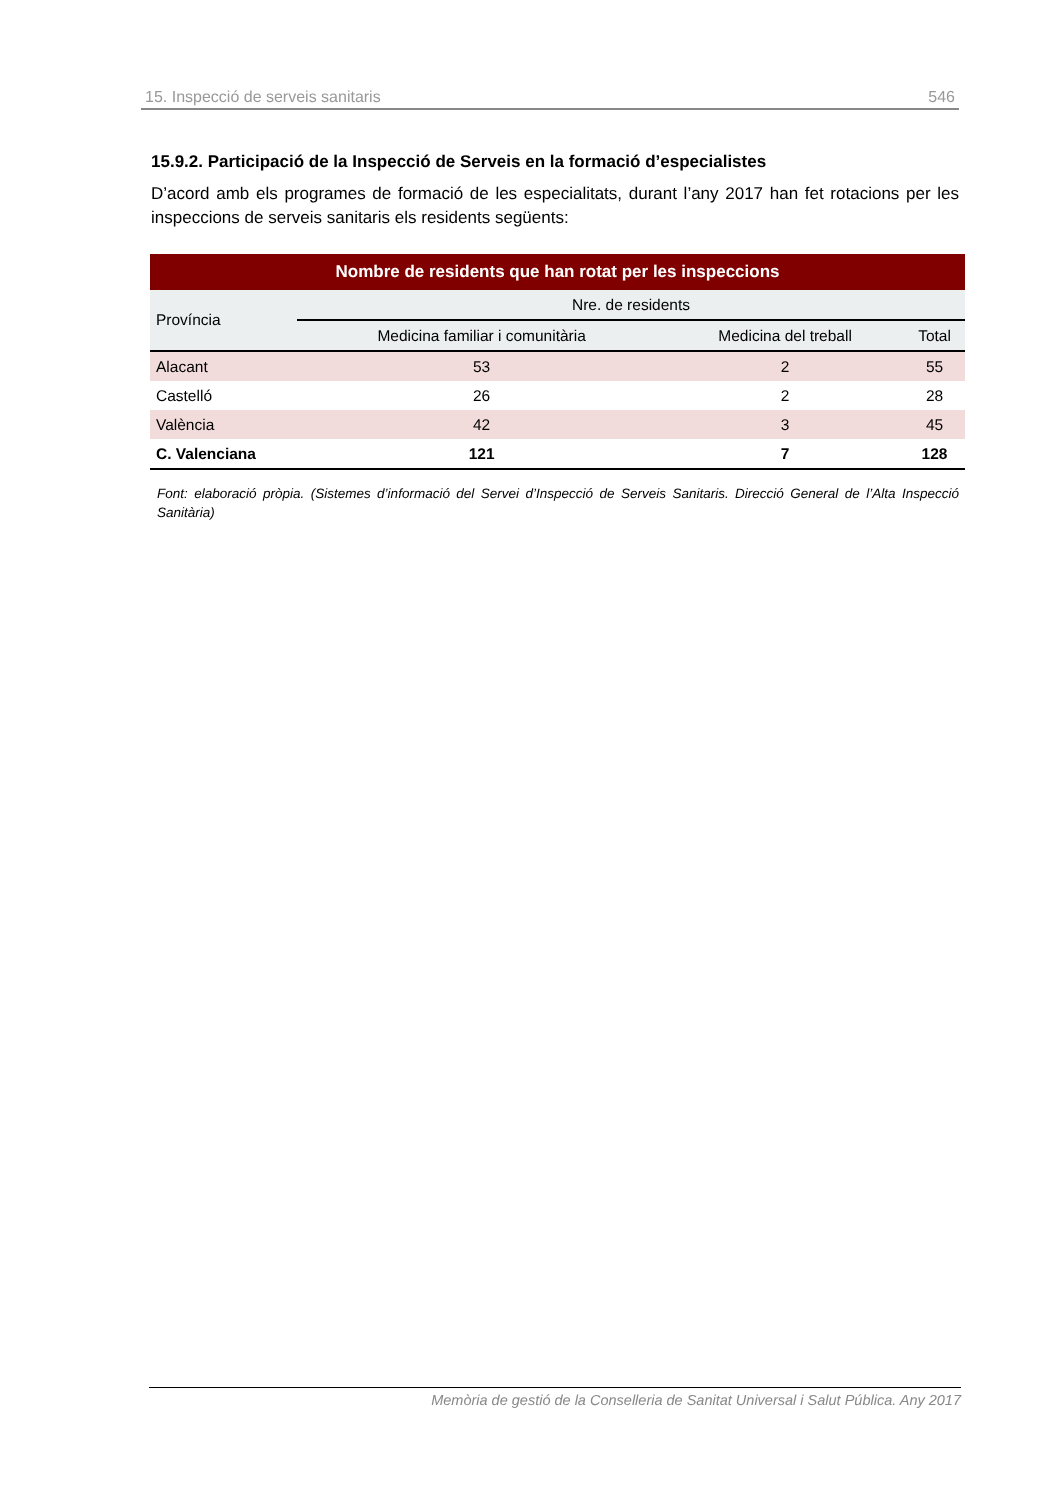15. Inspecció de serveis sanitaris 546
15.9.2. Participació de la Inspecció de Serveis en la formació d’especialistes
D’acord amb els programes de formació de les especialitats, durant l’any 2017 han fet rotacions per les inspeccions de serveis sanitaris els residents següents:
| Nombre de residents que han rotat per les inspeccions | | | |
| --- | --- | --- | --- |
| Província | Nre. de residents | | |
| | Medicina familiar i comunitària | Medicina del treball | Total |
| Alacant | 53 | 2 | 55 |
| Castelló | 26 | 2 | 28 |
| València | 42 | 3 | 45 |
| C. Valenciana | 121 | 7 | 128 |
Font: elaboració pròpia. (Sistemes d’informació del Servei d’Inspecció de Serveis Sanitaris. Direcció General de l’Alta Inspecció Sanitària)
Memòria de gestió de la Conselleria de Sanitat Universal i Salut Pública. Any 2017